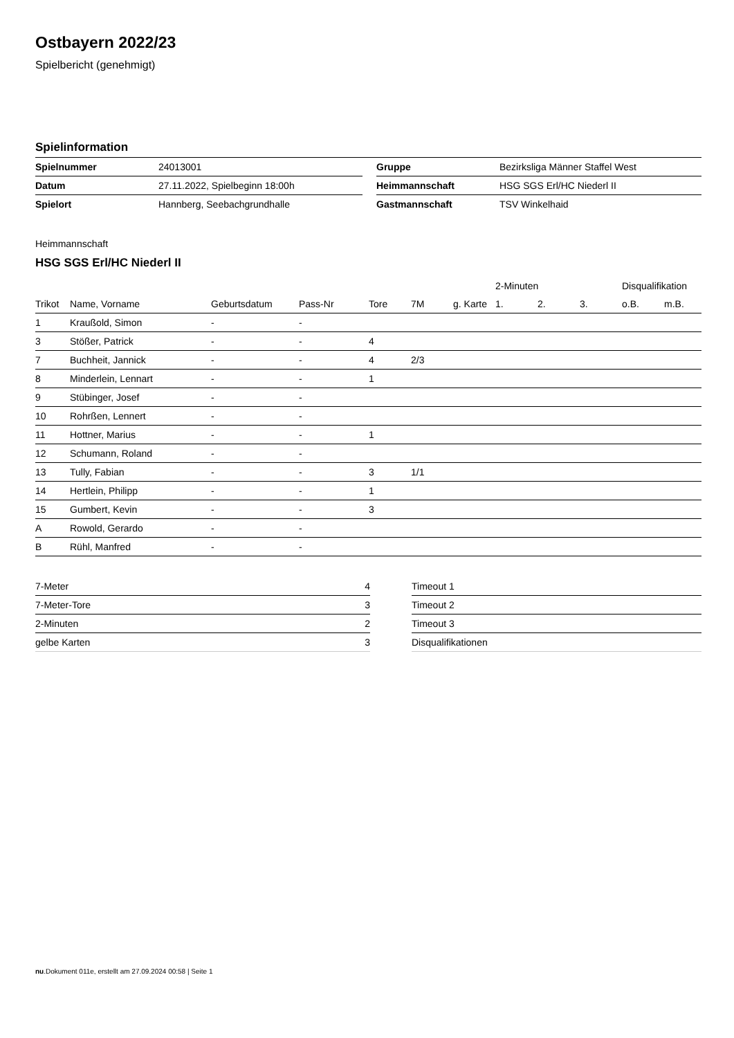Ostbayern 2022/23
Spielbericht (genehmigt)
Spielinformation
| Spielnummer | 24013001 | | Gruppe | Bezirksliga Männer Staffel West |
| Datum | 27.11.2022, Spielbeginn 18:00h | | Heimmannschaft | HSG SGS Erl/HC Niederl II |
| Spielort | Hannberg, Seebachgrundhalle | | Gastmannschaft | TSV Winkelhaid |
Heimmannschaft
HSG SGS Erl/HC Niederl II
| | | | | | | | 2-Minuten | | | Disqualifikation | |
| --- | --- | --- | --- | --- | --- | --- | --- | --- | --- | --- | --- |
| Trikot | Name, Vorname | Geburtsdatum | Pass-Nr | Tore | 7M | g. Karte | 1. | 2. | 3. | o.B. | m.B. |
| 1 | Kraußold, Simon | - | - | | | | | | | | |
| 3 | Stößer, Patrick | - | - | 4 | | | | | | | |
| 7 | Buchheit, Jannick | - | - | 4 | 2/3 | | | | | | |
| 8 | Minderlein, Lennart | - | - | 1 | | | | | | | |
| 9 | Stübinger, Josef | - | - | | | | | | | | |
| 10 | Rohrßen, Lennert | - | - | | | | | | | | |
| 11 | Hottner, Marius | - | - | 1 | | | | | | | |
| 12 | Schumann, Roland | - | - | | | | | | | | |
| 13 | Tully, Fabian | - | - | 3 | 1/1 | | | | | | |
| 14 | Hertlein, Philipp | - | - | 1 | | | | | | | |
| 15 | Gumbert, Kevin | - | - | 3 | | | | | | | |
| A | Rowold, Gerardo | - | - | | | | | | | | |
| B | Rühl, Manfred | - | - | | | | | | | | |
| 7-Meter | 4 |
| 7-Meter-Tore | 3 |
| 2-Minuten | 2 |
| gelbe Karten | 3 |
| Timeout 1 |
| Timeout 2 |
| Timeout 3 |
| Disqualifikationen |
nu.Dokument 011e, erstellt am 27.09.2024 00:58 | Seite 1